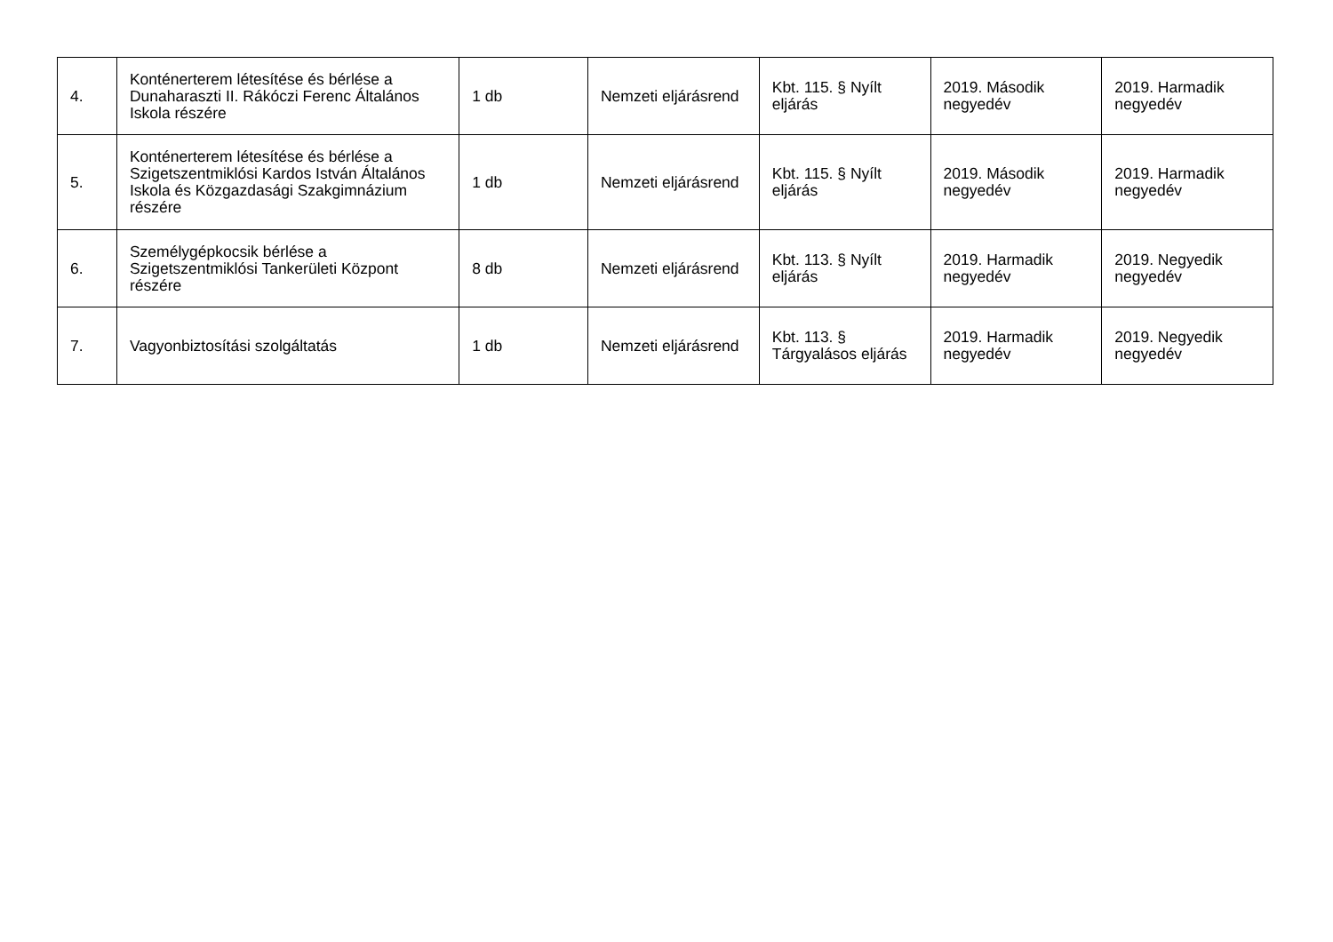| 4. | Konténerterem létesítése és bérlése a Dunaharaszti II. Rákóczi Ferenc Általános Iskola részére | 1 db | Nemzeti eljárásrend | Kbt. 115. § Nyílt eljárás | 2019. Második negyedév | 2019. Harmadik negyedév |
| 5. | Konténerterem létesítése és bérlése a Szigetszentmiklósi Kardos István Általános Iskola és Közgazdasági Szakgimnázium részére | 1 db | Nemzeti eljárásrend | Kbt. 115. § Nyílt eljárás | 2019. Második negyedév | 2019. Harmadik negyedév |
| 6. | Személygépkocsik bérlése a Szigetszentmiklósi Tankerületi Központ részére | 8 db | Nemzeti eljárásrend | Kbt. 113. § Nyílt eljárás | 2019. Harmadik negyedév | 2019. Negyedik negyedév |
| 7. | Vagyonbiztosítási szolgáltatás | 1 db | Nemzeti eljárásrend | Kbt. 113. § Tárgyalásos eljárás | 2019. Harmadik negyedév | 2019. Negyedik negyedév |